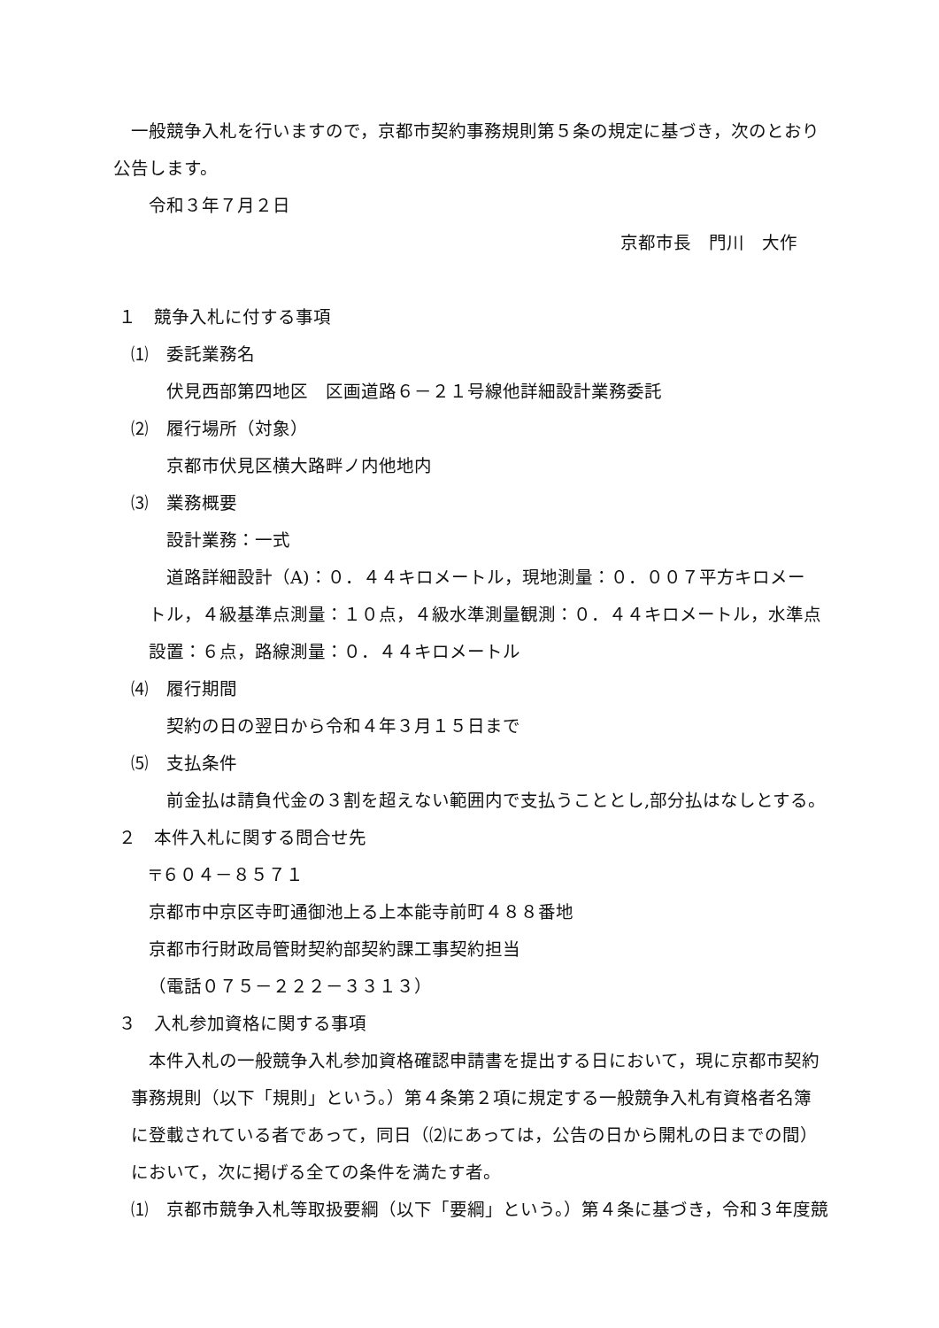一般競争入札を行いますので，京都市契約事務規則第５条の規定に基づき，次のとおり
公告します。
令和３年７月２日
京都市長　門川　大作
１　競争入札に付する事項
⑴　委託業務名
伏見西部第四地区　区画道路６－２１号線他詳細設計業務委託
⑵　履行場所（対象）
京都市伏見区横大路畔ノ内他地内
⑶　業務概要
設計業務：一式
道路詳細設計（A)：０．４４キロメートル，現地測量：０．００７平方キロメー
トル，４級基準点測量：１０点，４級水準測量観測：０．４４キロメートル，水準点
設置：６点，路線測量：０．４４キロメートル
⑷　履行期間
契約の日の翌日から令和４年３月１５日まで
⑸　支払条件
前金払は請負代金の３割を超えない範囲内で支払うこととし,部分払はなしとする。
２　本件入札に関する問合せ先
〒６０４－８５７１
京都市中京区寺町通御池上る上本能寺前町４８８番地
京都市行財政局管財契約部契約課工事契約担当
（電話０７５－２２２－３３１３）
３　入札参加資格に関する事項
本件入札の一般競争入札参加資格確認申請書を提出する日において，現に京都市契約
事務規則（以下「規則」という。）第４条第２項に規定する一般競争入札有資格者名簿
に登載されている者であって，同日（⑵にあっては，公告の日から開札の日までの間）
において，次に掲げる全ての条件を満たす者。
⑴　京都市競争入札等取扱要綱（以下「要綱」という。）第４条に基づき，令和３年度競